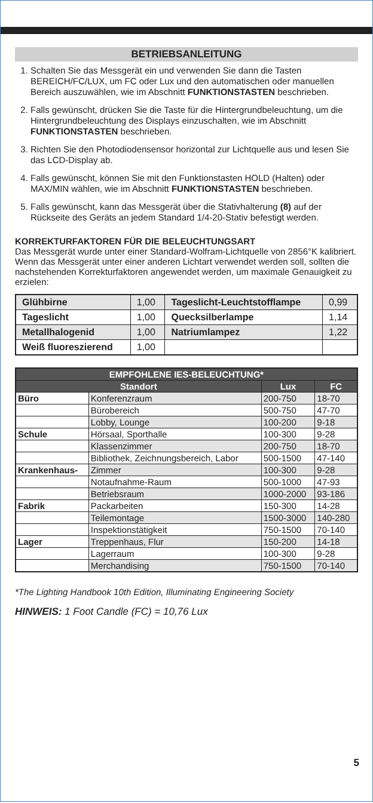BETRIEBSANLEITUNG
1. Schalten Sie das Messgerät ein und verwenden Sie dann die Tasten BEREICH/FC/LUX, um FC oder Lux und den automatischen oder manuellen Bereich auszuwählen, wie im Abschnitt FUNKTIONSTASTEN beschrieben.
2. Falls gewünscht, drücken Sie die Taste für die Hintergrundbeleuchtung, um die Hintergrundbeleuchtung des Displays einzuschalten, wie im Abschnitt FUNKTIONSTASTEN beschrieben.
3. Richten Sie den Photodiodensensor horizontal zur Lichtquelle aus und lesen Sie das LCD-Display ab.
4. Falls gewünscht, können Sie mit den Funktionstasten HOLD (Halten) oder MAX/MIN wählen, wie im Abschnitt FUNKTIONSTASTEN beschrieben.
5. Falls gewünscht, kann das Messgerät über die Stativhalterung (8) auf der Rückseite des Geräts an jedem Standard 1/4-20-Stativ befestigt werden.
KORREKTURFAKTOREN FÜR DIE BELEUCHTUNGSART
Das Messgerät wurde unter einer Standard-Wolfram-Lichtquelle von 2856°K kalibriert. Wenn das Messgerät unter einer anderen Lichtart verwendet werden soll, sollten die nachstehenden Korrekturfaktoren angewendet werden, um maximale Genauigkeit zu erzielen:
| Glühbirne | 1,00 | Tageslicht-Leuchtstofflampe | 0,99 |
| Tageslicht | 1,00 | Quecksilberlampe | 1,14 |
| Metallhalogenid | 1,00 | Natriumlampez | 1,22 |
| Weiß fluoreszierend | 1,00 | | |
| EMPFOHLENE IES-BELEUCHTUNG* | | | |
| --- | --- | --- | --- |
| Standort | | Lux | FC |
| Büro | Konferenzraum | 200-750 | 18-70 |
| | Bürobereich | 500-750 | 47-70 |
| | Lobby, Lounge | 100-200 | 9-18 |
| Schule | Hörsaal, Sporthalle | 100-300 | 9-28 |
| | Klassenzimmer | 200-750 | 18-70 |
| | Bibliothek, Zeichnungsbereich, Labor | 500-1500 | 47-140 |
| Krankenhaus- | Zimmer | 100-300 | 9-28 |
| | Notaufnahme-Raum | 500-1000 | 47-93 |
| | Betriebsraum | 1000-2000 | 93-186 |
| Fabrik | Packarbeiten | 150-300 | 14-28 |
| | Teilemontage | 1500-3000 | 140-280 |
| | Inspektionstätigkeit | 750-1500 | 70-140 |
| Lager | Treppenhaus, Flur | 150-200 | 14-18 |
| | Lagerraum | 100-300 | 9-28 |
| | Merchandising | 750-1500 | 70-140 |
*The Lighting Handbook 10th Edition, Illuminating Engineering Society
HINWEIS: 1 Foot Candle (FC) = 10,76 Lux
5